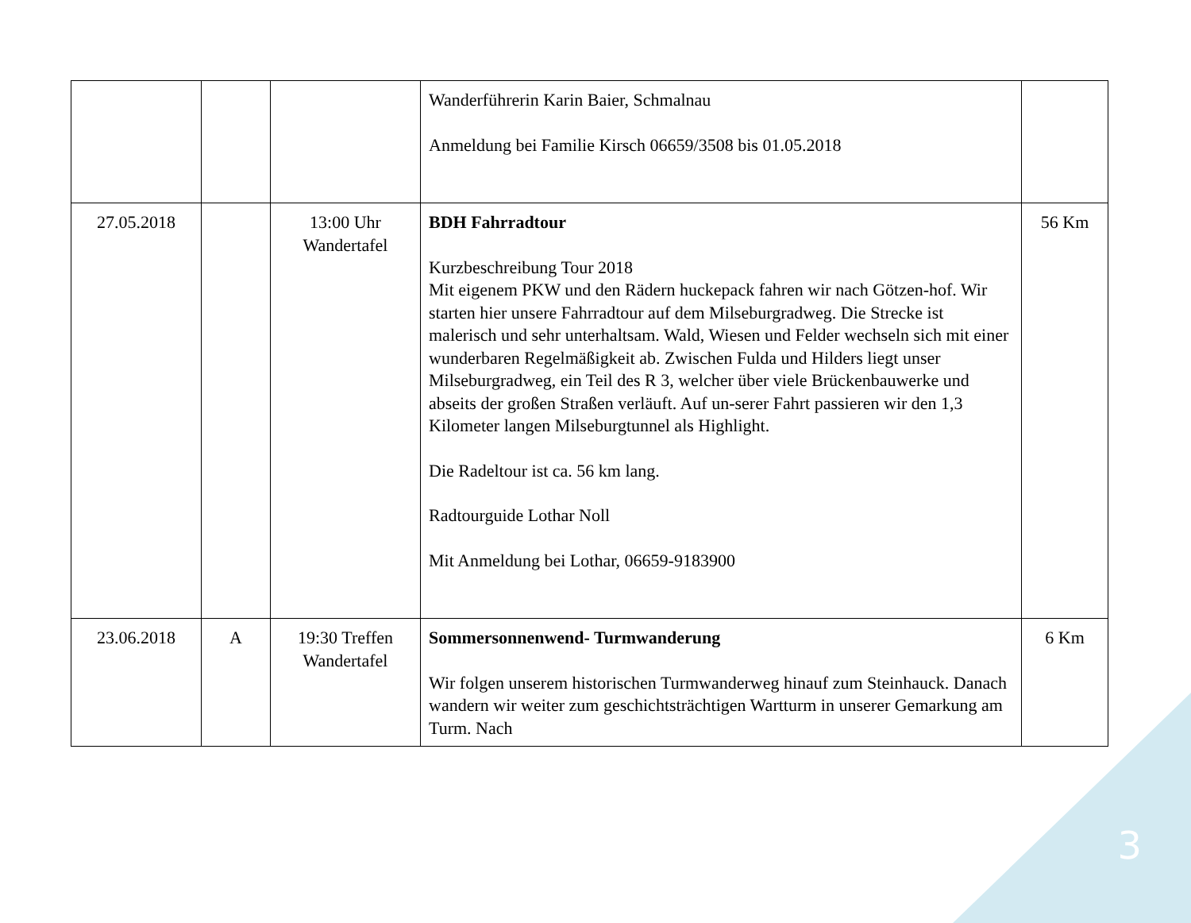| | | | Wanderführerin Karin Baier, Schmalnau Anmeldung bei Familie Kirsch 06659/3508 bis 01.05.2018 | |
| 27.05.2018 | | 13:00 Uhr Wandertafel | BDH Fahrradtour Kurzbeschreibung Tour 2018 Mit eigenem PKW und den Rädern huckepack fahren wir nach Götzen-hof. Wir starten hier unsere Fahrradtour auf dem Milseburgradweg. Die Strecke ist malerisch und sehr unterhaltsam. Wald, Wiesen und Felder wechseln sich mit einer wunderbaren Regelmäßigkeit ab. Zwischen Fulda und Hilders liegt unser Milseburgradweg, ein Teil des R 3, welcher über viele Brückenbauwerke und abseits der großen Straßen verläuft. Auf un-serer Fahrt passieren wir den 1,3 Kilometer langen Milseburgtunnel als Highlight. Die Radeltour ist ca. 56 km lang. Radtourguide Lothar Noll Mit Anmeldung bei Lothar, 06659-9183900 | 56 Km |
| 23.06.2018 | A | 19:30 Treffen Wandertafel | Sommersonnenwend- Turmwanderung Wir folgen unserem historischen Turmwanderweg hinauf zum Steinhauck. Danach wandern wir weiter zum geschichtsträchtigen Wartturm in unserer Gemarkung am Turm. Nach | 6 Km |
3